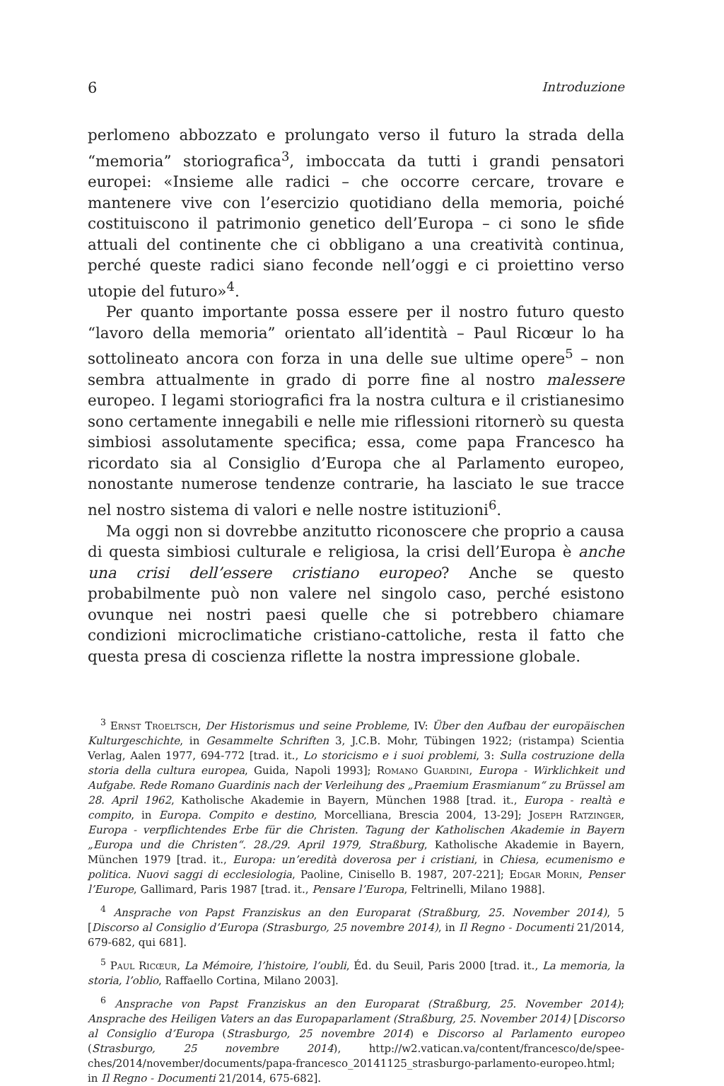6 Introduzione
perlomeno abbozzato e prolungato verso il futuro la strada della “memoria” storiografica<sup>3</sup>, imboccata da tutti i grandi pensatori europei: «Insieme alle radici – che occorre cercare, trovare e mantenere vive con l’esercizio quotidiano della memoria, poiché costituiscono il patrimonio genetico dell’Europa – ci sono le sfide attuali del continente che ci obbligano a una creatività continua, perché queste radici siano feconde nell’oggi e ci proiettino verso utopie del futuro»<sup>4</sup>.
Per quanto importante possa essere per il nostro futuro questo “lavoro della memoria” orientato all’identità – Paul Ricœur lo ha sottolineato ancora con forza in una delle sue ultime opere<sup>5</sup> – non sembra attualmente in grado di porre fine al nostro malessere europeo. I legami storiografici fra la nostra cultura e il cristianesimo sono certamente innegabili e nelle mie riflessioni ritornerò su questa simbiosi assolutamente specifica; essa, come papa Francesco ha ricordato sia al Consiglio d’Europa che al Parlamento europeo, nonostante numerose tendenze contrarie, ha lasciato le sue tracce nel nostro sistema di valori e nelle nostre istituzioni<sup>6</sup>.
Ma oggi non si dovrebbe anzitutto riconoscere che proprio a causa di questa simbiosi culturale e religiosa, la crisi dell’Europa è anche una crisi dell’essere cristiano europeo? Anche se questo probabilmente può non valere nel singolo caso, perché esistono ovunque nei nostri paesi quelle che si potrebbero chiamare condizioni microclimatiche cristiano-cattoliche, resta il fatto che questa presa di coscienza riflette la nostra impressione globale.
<sup>3</sup> Ernst Troeltsch, Der Historismus und seine Probleme, IV: Über den Aufbau der europäischen Kulturgeschichte, in Gesammelte Schriften 3, J.C.B. Mohr, Tübingen 1922; (ristampa) Scientia Verlag, Aalen 1977, 694-772 [trad. it., Lo storicismo e i suoi problemi, 3: Sulla costruzione della storia della cultura europea, Guida, Napoli 1993]; Romano Guardini, Europa - Wirklichkeit und Aufgabe. Rede Romano Guardinis nach der Verleihung des „Praemium Erasmianum“ zu Brüssel am 28. April 1962, Katholische Akademie in Bayern, München 1988 [trad. it., Europa - realtà e compito, in Europa. Compito e destino, Morcelliana, Brescia 2004, 13-29]; Joseph Ratzinger, Europa - verpflichtendes Erbe für die Christen. Tagung der Katholischen Akademie in Bayern „Europa und die Christen“. 28./29. April 1979, Straßburg, Katholische Akademie in Bayern, München 1979 [trad. it., Europa: un’eredità doverosa per i cristiani, in Chiesa, ecumenismo e politica. Nuovi saggi di ecclesiologia, Paoline, Cinisello B. 1987, 207-221]; Edgar Morin, Penser l’Europe, Gallimard, Paris 1987 [trad. it., Pensare l’Europa, Feltrinelli, Milano 1988].
<sup>4</sup> Ansprache von Papst Franziskus an den Europarat (Straßburg, 25. November 2014), 5 [Discorso al Consiglio d’Europa (Strasburgo, 25 novembre 2014), in Il Regno - Documenti 21/2014, 679-682, qui 681].
<sup>5</sup> Paul Ricœur, La Mémoire, l’histoire, l’oubli, Éd. du Seuil, Paris 2000 [trad. it., La memoria, la storia, l’oblio, Raffaello Cortina, Milano 2003].
<sup>6</sup> Ansprache von Papst Franziskus an den Europarat (Straßburg, 25. November 2014); Ansprache des Heiligen Vaters an das Europaparlament (Straßburg, 25. November 2014) [Discorso al Consiglio d’Europa (Strasburgo, 25 novembre 2014) e Discorso al Parlamento europeo (Strasburgo, 25 novembre 2014), http://w2.vatican.va/content/francesco/de/spee-ches/2014/november/documents/papa-francesco_20141125_strasburgo-parlamento-europeo.html; in Il Regno - Documenti 21/2014, 675-682].